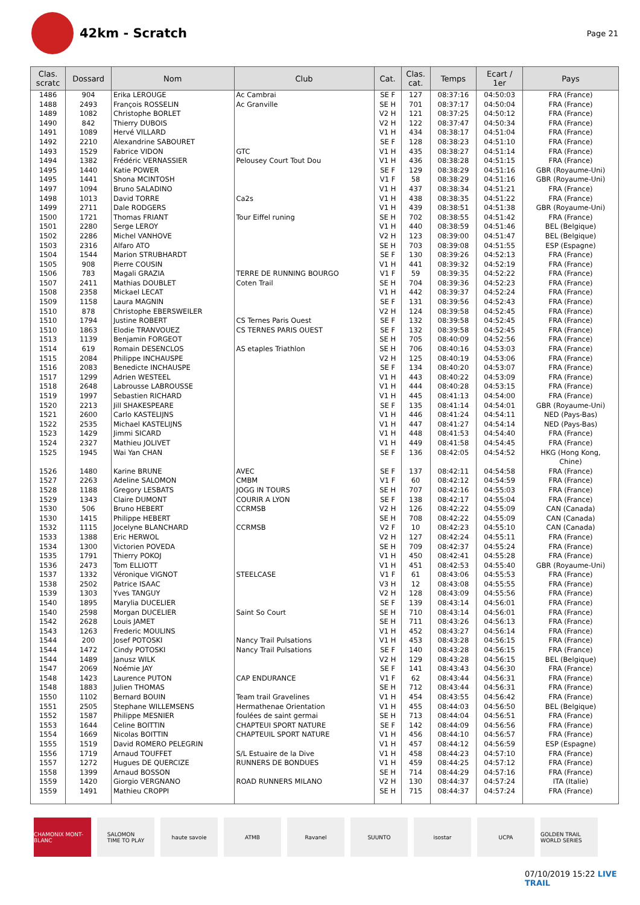42km - Scratch
Page 21
| Clas. scratc | Dossard | Nom | Club | Cat. | Clas. cat. | Temps | Ecart / 1er | Pays |
| --- | --- | --- | --- | --- | --- | --- | --- | --- |
| 1486 | 904 | Erika LEROUGE | Ac Cambrai | SE F | 127 | 08:37:16 | 04:50:03 | FRA (France) |
| 1488 | 2493 | François ROSSELIN | Ac Granville | SE H | 701 | 08:37:17 | 04:50:04 | FRA (France) |
| 1489 | 1082 | Christophe BORLET | | V2 H | 121 | 08:37:25 | 04:50:12 | FRA (France) |
| 1490 | 842 | Thierry DUBOIS | | V2 H | 122 | 08:37:47 | 04:50:34 | FRA (France) |
| 1491 | 1089 | Hervé VILLARD | | V1 H | 434 | 08:38:17 | 04:51:04 | FRA (France) |
| 1492 | 2210 | Alexandrine SABOURET | | SE F | 128 | 08:38:23 | 04:51:10 | FRA (France) |
| 1493 | 1529 | Fabrice VIDON | GTC | V1 H | 435 | 08:38:27 | 04:51:14 | FRA (France) |
| 1494 | 1382 | Frédéric VERNASSIER | Pelousey Court Tout Dou | V1 H | 436 | 08:38:28 | 04:51:15 | FRA (France) |
| 1495 | 1440 | Katie POWER | | SE F | 129 | 08:38:29 | 04:51:16 | GBR (Royaume-Uni) |
| 1495 | 1441 | Shona MCINTOSH | | V1 F | 58 | 08:38:29 | 04:51:16 | GBR (Royaume-Uni) |
| 1497 | 1094 | Bruno SALADINO | | V1 H | 437 | 08:38:34 | 04:51:21 | FRA (France) |
| 1498 | 1013 | David TORRE | Ca2s | V1 H | 438 | 08:38:35 | 04:51:22 | FRA (France) |
| 1499 | 2711 | Dale RODGERS | | V1 H | 439 | 08:38:51 | 04:51:38 | GBR (Royaume-Uni) |
| 1500 | 1721 | Thomas FRIANT | Tour Eiffel runing | SE H | 702 | 08:38:55 | 04:51:42 | FRA (France) |
| 1501 | 2280 | Serge LEROY | | V1 H | 440 | 08:38:59 | 04:51:46 | BEL (Belgique) |
| 1502 | 2286 | Michel VANHOVE | | V2 H | 123 | 08:39:00 | 04:51:47 | BEL (Belgique) |
| 1503 | 2316 | Alfaro ATO | | SE H | 703 | 08:39:08 | 04:51:55 | ESP (Espagne) |
| 1504 | 1544 | Marion STRUBHARDT | | SE F | 130 | 08:39:26 | 04:52:13 | FRA (France) |
| 1505 | 908 | Pierre COUSIN | | V1 H | 441 | 08:39:32 | 04:52:19 | FRA (France) |
| 1506 | 783 | Magali GRAZIA | TERRE DE RUNNING BOURGO | V1 F | 59 | 08:39:35 | 04:52:22 | FRA (France) |
| 1507 | 2411 | Mathias DOUBLET | Coten Trail | SE H | 704 | 08:39:36 | 04:52:23 | FRA (France) |
| 1508 | 2358 | Mickael LECAT | | V1 H | 442 | 08:39:37 | 04:52:24 | FRA (France) |
| 1509 | 1158 | Laura MAGNIN | | SE F | 131 | 08:39:56 | 04:52:43 | FRA (France) |
| 1510 | 878 | Christophe EBERSWEILER | | V2 H | 124 | 08:39:58 | 04:52:45 | FRA (France) |
| 1510 | 1794 | Justine ROBERT | CS Ternes Paris Ouest | SE F | 132 | 08:39:58 | 04:52:45 | FRA (France) |
| 1510 | 1863 | Elodie TRANVOUEZ | CS TERNES PARIS OUEST | SE F | 132 | 08:39:58 | 04:52:45 | FRA (France) |
| 1513 | 1139 | Benjamin FORGEOT | | SE H | 705 | 08:40:09 | 04:52:56 | FRA (France) |
| 1514 | 619 | Romain DESENCLOS | AS etaples Triathlon | SE H | 706 | 08:40:16 | 04:53:03 | FRA (France) |
| 1515 | 2084 | Philippe INCHAUSPE | | V2 H | 125 | 08:40:19 | 04:53:06 | FRA (France) |
| 1516 | 2083 | Benedicte INCHAUSPE | | SE F | 134 | 08:40:20 | 04:53:07 | FRA (France) |
| 1517 | 1299 | Adrien WESTEEL | | V1 H | 443 | 08:40:22 | 04:53:09 | FRA (France) |
| 1518 | 2648 | Labrousse LABROUSSE | | V1 H | 444 | 08:40:28 | 04:53:15 | FRA (France) |
| 1519 | 1997 | Sebastien RICHARD | | V1 H | 445 | 08:41:13 | 04:54:00 | FRA (France) |
| 1520 | 2213 | Jill SHAKESPEARE | | SE F | 135 | 08:41:14 | 04:54:01 | GBR (Royaume-Uni) |
| 1521 | 2600 | Carlo KASTELIJNS | | V1 H | 446 | 08:41:24 | 04:54:11 | NED (Pays-Bas) |
| 1522 | 2535 | Michael KASTELIJNS | | V1 H | 447 | 08:41:27 | 04:54:14 | NED (Pays-Bas) |
| 1523 | 1429 | Jimmi SICARD | | V1 H | 448 | 08:41:53 | 04:54:40 | FRA (France) |
| 1524 | 2327 | Mathieu JOLIVET | | V1 H | 449 | 08:41:58 | 04:54:45 | FRA (France) |
| 1525 | 1945 | Wai Yan CHAN | | SE F | 136 | 08:42:05 | 04:54:52 | HKG (Hong Kong, Chine) |
| 1526 | 1480 | Karine BRUNE | AVEC | SE F | 137 | 08:42:11 | 04:54:58 | FRA (France) |
| 1527 | 2263 | Adeline SALOMON | CMBM | V1 F | 60 | 08:42:12 | 04:54:59 | FRA (France) |
| 1528 | 1188 | Gregory LESBATS | JOGG IN TOURS | SE H | 707 | 08:42:16 | 04:55:03 | FRA (France) |
| 1529 | 1343 | Claire DUMONT | COURIR A LYON | SE F | 138 | 08:42:17 | 04:55:04 | FRA (France) |
| 1530 | 506 | Bruno HEBERT | CCRMSB | V2 H | 126 | 08:42:22 | 04:55:09 | CAN (Canada) |
| 1530 | 1415 | Philippe HEBERT | | SE H | 708 | 08:42:22 | 04:55:09 | CAN (Canada) |
| 1532 | 1115 | Jocelyne BLANCHARD | CCRMSB | V2 F | 10 | 08:42:23 | 04:55:10 | CAN (Canada) |
| 1533 | 1388 | Eric HERWOL | | V2 H | 127 | 08:42:24 | 04:55:11 | FRA (France) |
| 1534 | 1300 | Victorien POVEDA | | SE H | 709 | 08:42:37 | 04:55:24 | FRA (France) |
| 1535 | 1791 | Thierry POKOJ | | V1 H | 450 | 08:42:41 | 04:55:28 | FRA (France) |
| 1536 | 2473 | Tom ELLIOTT | | V1 H | 451 | 08:42:53 | 04:55:40 | GBR (Royaume-Uni) |
| 1537 | 1332 | Véronique VIGNOT | STEELCASE | V1 F | 61 | 08:43:06 | 04:55:53 | FRA (France) |
| 1538 | 2502 | Patrice ISAAC | | V3 H | 12 | 08:43:08 | 04:55:55 | FRA (France) |
| 1539 | 1303 | Yves TANGUY | | V2 H | 128 | 08:43:09 | 04:55:56 | FRA (France) |
| 1540 | 1895 | Marylia DUCELIER | | SE F | 139 | 08:43:14 | 04:56:01 | FRA (France) |
| 1540 | 2598 | Morgan DUCELIER | Saint So Court | SE H | 710 | 08:43:14 | 04:56:01 | FRA (France) |
| 1542 | 2628 | Louis JAMET | | SE H | 711 | 08:43:26 | 04:56:13 | FRA (France) |
| 1543 | 1263 | Frederic MOULINS | | V1 H | 452 | 08:43:27 | 04:56:14 | FRA (France) |
| 1544 | 200 | Josef POTOSKI | Nancy Trail Pulsations | V1 H | 453 | 08:43:28 | 04:56:15 | FRA (France) |
| 1544 | 1472 | Cindy POTOSKI | Nancy Trail Pulsations | SE F | 140 | 08:43:28 | 04:56:15 | FRA (France) |
| 1544 | 1489 | Janusz WILK | | V2 H | 129 | 08:43:28 | 04:56:15 | BEL (Belgique) |
| 1547 | 2069 | Noémie JAY | | SE F | 141 | 08:43:43 | 04:56:30 | FRA (France) |
| 1548 | 1423 | Laurence PUTON | CAP ENDURANCE | V1 F | 62 | 08:43:44 | 04:56:31 | FRA (France) |
| 1548 | 1883 | Julien THOMAS | | SE H | 712 | 08:43:44 | 04:56:31 | FRA (France) |
| 1550 | 1102 | Bernard BOUIN | Team trail Gravelines | V1 H | 454 | 08:43:55 | 04:56:42 | FRA (France) |
| 1551 | 2505 | Stephane WILLEMSENS | Hermathenae Orientation | V1 H | 455 | 08:44:03 | 04:56:50 | BEL (Belgique) |
| 1552 | 1587 | Philippe MESNIER | foulées de saint germai | SE H | 713 | 08:44:04 | 04:56:51 | FRA (France) |
| 1553 | 1644 | Celine BOITTIN | CHAPTEUI SPORT NATURE | SE F | 142 | 08:44:09 | 04:56:56 | FRA (France) |
| 1554 | 1669 | Nicolas BOITTIN | CHAPTEUIL SPORT NATURE | V1 H | 456 | 08:44:10 | 04:56:57 | FRA (France) |
| 1555 | 1519 | David ROMERO PELEGRIN | | V1 H | 457 | 08:44:12 | 04:56:59 | ESP (Espagne) |
| 1556 | 1719 | Arnaud TOUFFET | S/L Estuaire de la Dive | V1 H | 458 | 08:44:23 | 04:57:10 | FRA (France) |
| 1557 | 1272 | Hugues DE QUERCIZE | RUNNERS DE BONDUES | V1 H | 459 | 08:44:25 | 04:57:12 | FRA (France) |
| 1558 | 1399 | Arnaud BOSSON | | SE H | 714 | 08:44:29 | 04:57:16 | FRA (France) |
| 1559 | 1420 | Giorgio VERGNANO | ROAD RUNNERS MILANO | V2 H | 130 | 08:44:37 | 04:57:24 | ITA (Italie) |
| 1559 | 1491 | Mathieu CROPPI | | SE H | 715 | 08:44:37 | 04:57:24 | FRA (France) |
CHAMONIX MONT-BLANC SALOMON
TIME TO PLAY
haute savoie ATMB Ravanel SUUNTO isostar UCPA GOLDEN TRAIL WORLD SERIES
07/10/2019 15:22 LIVE TRAIL